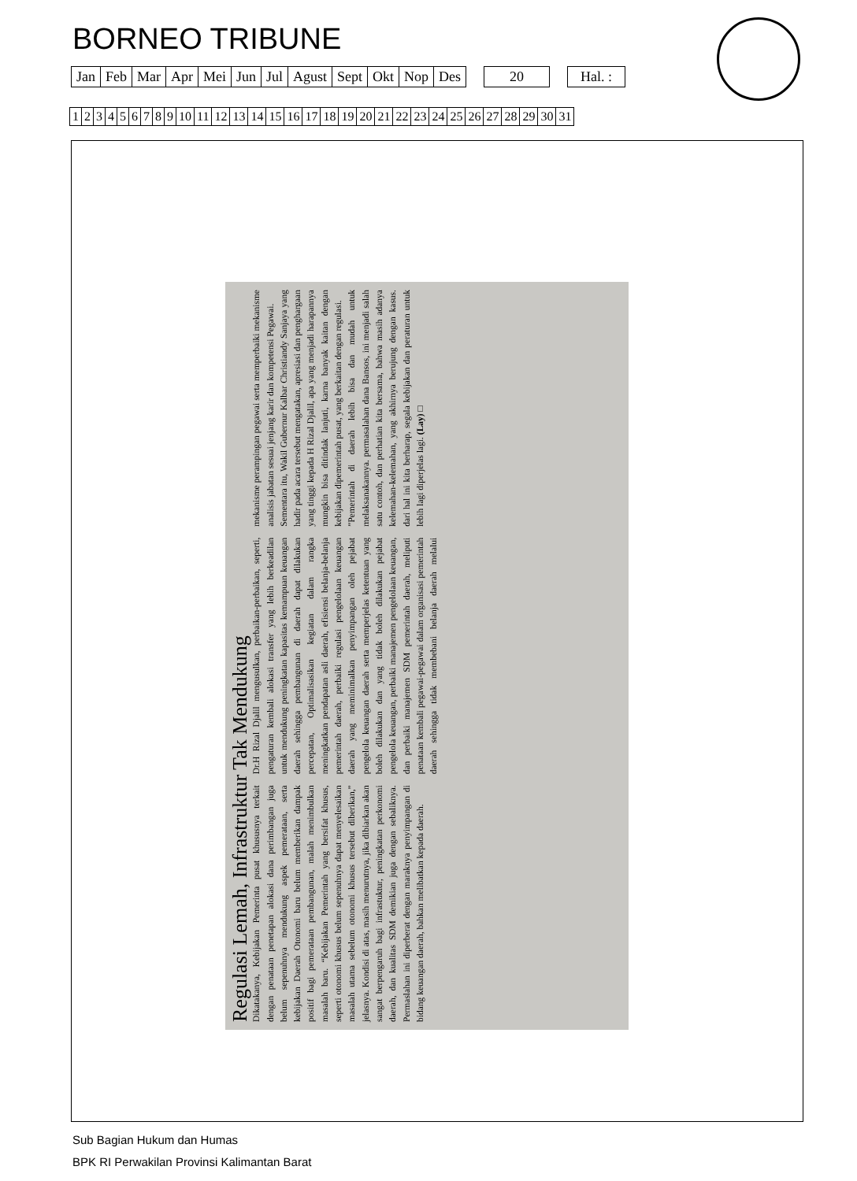BORNEO TRIBUNE
| Jan | Feb | Mar | Apr | Mei | Jun | Jul | Agust | Sept | Okt | Nop | Des | | 20 | | Hal. : |
| 1 | 2 | 3 | 4 | 5 | 6 | 7 | 8 | 9 | 10 | 11 | 12 | 13 | 14 | 15 | 16 | 17 | 18 | 19 | 20 | 21 | 22 | 23 | 24 | 25 | 26 | 27 | 28 | 29 | 30 | 31 |
Regulasi Lemah, Infrastruktur Tak Mendukung
Dikatakanya, Kebijakan Pemerinta pusat khususnya terkait dengan penataan penetapan alokasi dana perimbangan juga belum sepenuhnya mendukung aspek pemerataan, serta kebijakan Daerah Otonomi baru belum memberikan dampak positif bagi pemerataan pembangunan, malah menimbulkan masalah baru. “Kebijakan Pemerintah yang bersifat khusus, seperti otonomi khusus belum sepenuhnya dapat menyelesaikan masalah utama sebelum otonomi khusus tersebut diberikan,” jelasnya. Kondisi di atas, masih menurutnya, jika dibiarkan akan sangat berpengaruh bagi infrastuktur, peningkatan perkonomi daerah, dan kualitas SDM demikian juga dengan sebaliknya. Permaslahan ini diperberat dengan maraknya penyimpangan di bidang keuangan daerah, bahkan melibatkan kepada daerah.
Dr.H Rizal Djalil mengusulkan, perbaikan-perbaikan, seperti, pengaturan kembali alokasi transfer yang lebih berkeadilan untuk mendukung peningkatan kapasitas kemampuan keuangan daerah sehingga pembangunan di daerah dapat dilakukan percepatan, Optimalisasikan kegiatan dalam rangka meningkatkan pendapatan asli daerah, efisiensi belanja-belanja pemerintah daerah, perbaiki regulasi pengelolaan keuangan daerah yang meminimalkan penyimpangan oleh pejabat pengelola keuangan daerah serta memperjelas ketentuan yang boleh dilakukan dan yang tidak boleh dilakukan pejabat pengelola keuangan, perbaiki manajemen pengelolaan keuangan, dan perbaiki manajemen SDM pemerintah daerah, meliputi penataan kembali pegawai-pegawai dalam organisasi pemerintah daerah sehingga tidak membebani belanja daerah melalui mekanisme perampingan pegawai serta memperbaiki mekanisme analisis jabatan sesuai jenjang karir dan kompetensi Pegawai.
Sementara itu, Wakil Gubernur Kalbar Christiandy Sanjaya yang hadir pada acara tersebut mengatakan, apresiasi dan penghargaan yang tinggi kepada H Rizal Djalil, apa yang menjadi harapannya mungkin bisa ditindak lanjuti, karna banyak kaitan dengan kebijakan dipemerintah pusat, yang berkaitan dengan regulasi.
”Pemerintah di daerah lebih bisa dan mudah untuk melaksanakannya. permasalahan dana Bansos, ini menjadi salah satu contoh, dan perhatian kita bersama, bahwa masih adanya kelemahan-kelemahan, yang akhirnya berujung dengan kasus. dari hal ini kita berharap, segala kebijakan dan peraturan untuk lebih lagi diperjelas lagi. (Lay) □
Sub Bagian Hukum dan Humas
BPK RI Perwakilan Provinsi Kalimantan Barat